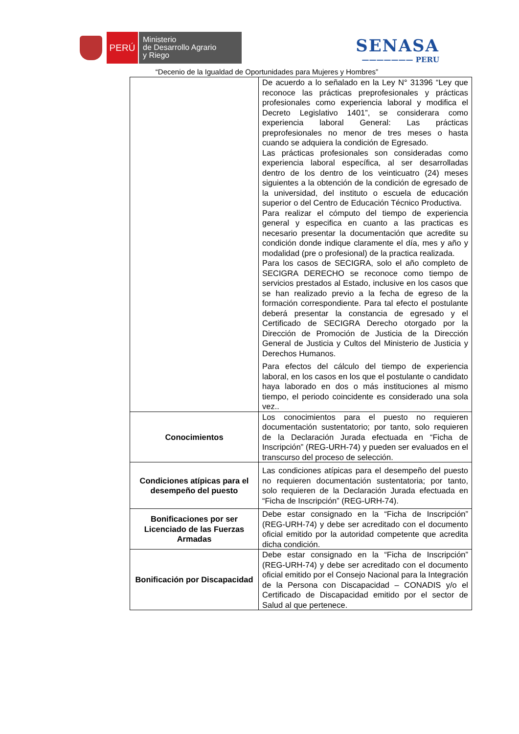PERÚ
Ministerio
de Desarrollo Agrario
y Riego
SENASA
——————— PERU
“Decenio de la Igualdad de Oportunidades para Mujeres y Hombres”
| | De acuerdo a lo señalado en la Ley N° 31396 “Ley que reconoce las prácticas preprofesionales y prácticas profesionales como experiencia laboral y modifica el Decreto Legislativo 1401”, se considerara como experiencia laboral General: Las prácticas preprofesionales no menor de tres meses o hasta cuando se adquiera la condición de Egresado. Las prácticas profesionales son consideradas como experiencia laboral específica, al ser desarrolladas dentro de los dentro de los veinticuatro (24) meses siguientes a la obtención de la condición de egresado de la universidad, del instituto o escuela de educación superior o del Centro de Educación Técnico Productiva. Para realizar el cómputo del tiempo de experiencia general y especifica en cuanto a las practicas es necesario presentar la documentación que acredite su condición donde indique claramente el día, mes y año y modalidad (pre o profesional) de la practica realizada. Para los casos de SECIGRA, solo el año completo de SECIGRA DERECHO se reconoce como tiempo de servicios prestados al Estado, inclusive en los casos que se han realizado previo a la fecha de egreso de la formación correspondiente. Para tal efecto el postulante deberá presentar la constancia de egresado y el Certificado de SECIGRA Derecho otorgado por la Dirección de Promoción de Justicia de la Dirección General de Justicia y Cultos del Ministerio de Justicia y Derechos Humanos. Para efectos del cálculo del tiempo de experiencia laboral, en los casos en los que el postulante o candidato haya laborado en dos o más instituciones al mismo tiempo, el periodo coincidente es considerado una sola vez.. |
| Conocimientos | Los conocimientos para el puesto no requieren documentación sustentatorio; por tanto, solo requieren de la Declaración Jurada efectuada en “Ficha de Inscripción” (REG-URH-74) y pueden ser evaluados en el transcurso del proceso de selección. |
| Condiciones atípicas para el desempeño del puesto | Las condiciones atípicas para el desempeño del puesto no requieren documentación sustentatoria; por tanto, solo requieren de la Declaración Jurada efectuada en “Ficha de Inscripción” (REG-URH-74). |
| Bonificaciones por ser Licenciado de las Fuerzas Armadas | Debe estar consignado en la “Ficha de Inscripción” (REG-URH-74) y debe ser acreditado con el documento oficial emitido por la autoridad competente que acredita dicha condición. |
| Bonificación por Discapacidad | Debe estar consignado en la “Ficha de Inscripción” (REG-URH-74) y debe ser acreditado con el documento oficial emitido por el Consejo Nacional para la Integración de la Persona con Discapacidad – CONADIS y/o el Certificado de Discapacidad emitido por el sector de Salud al que pertenece. |